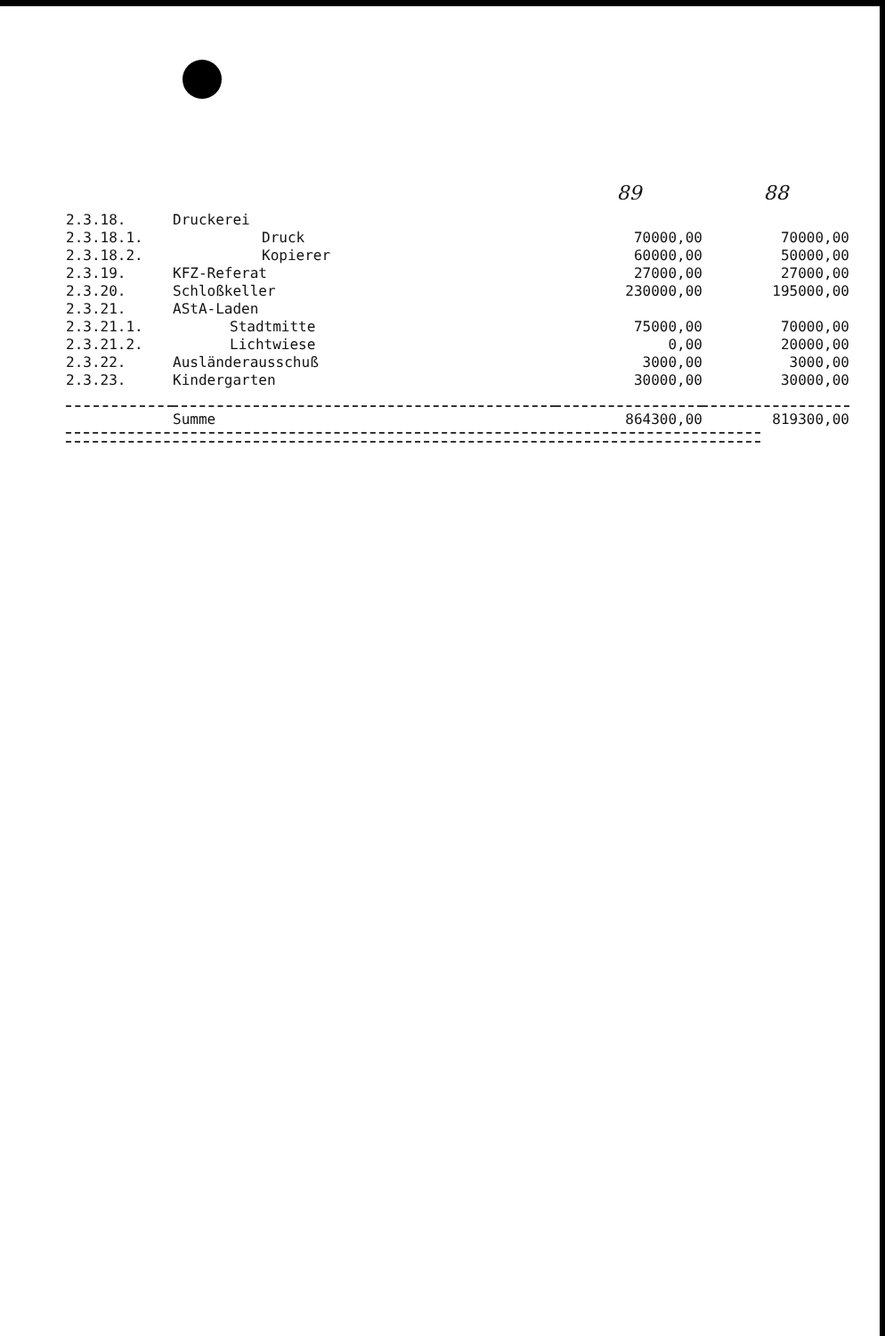| | | 89 | 88 |
| --- | --- | --- | --- |
| 2.3.18. | Druckerei | | |
| 2.3.18.1. | Druck | 70000,00 | 70000,00 |
| 2.3.18.2. | Kopierer | 60000,00 | 50000,00 |
| 2.3.19. | KFZ-Referat | 27000,00 | 27000,00 |
| 2.3.20. | Schloßkeller | 230000,00 | 195000,00 |
| 2.3.21. | AStA-Laden | | |
| 2.3.21.1. | Stadtmitte | 75000,00 | 70000,00 |
| 2.3.21.2. | Lichtwiese | 0,00 | 20000,00 |
| 2.3.22. | Ausländerausschuß | 3000,00 | 3000,00 |
| 2.3.23. | Kindergarten | 30000,00 | 30000,00 |
| | Summe | 864300,00 | 819300,00 |